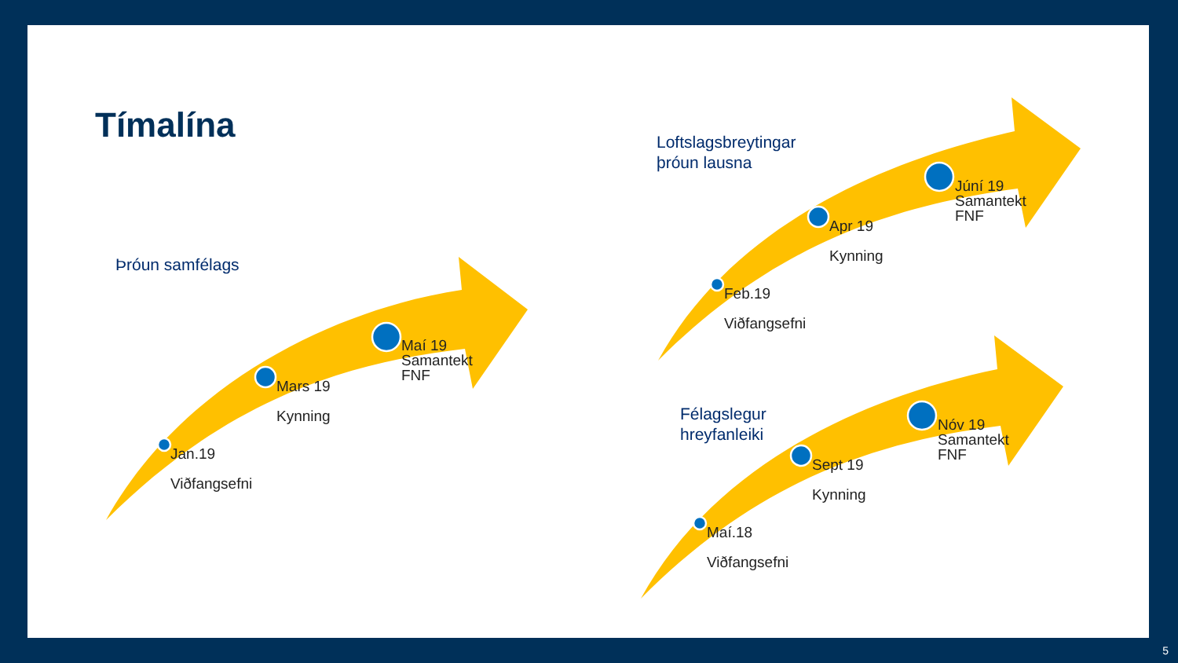Tímalína
Þróun samfélags
Loftslagsbreytingar
þróun lausna
Félagslegur
hreyfanleiki
Jan.19
Viðfangsefni
Mars 19
Kynning
Maí 19
Samantekt
FNF
Feb.19
Viðfangsefni
Apr 19
Kynning
Júní 19
Samantekt
FNF
Maí.18
Viðfangsefni
Sept 19
Kynning
Nóv 19
Samantekt
FNF
5